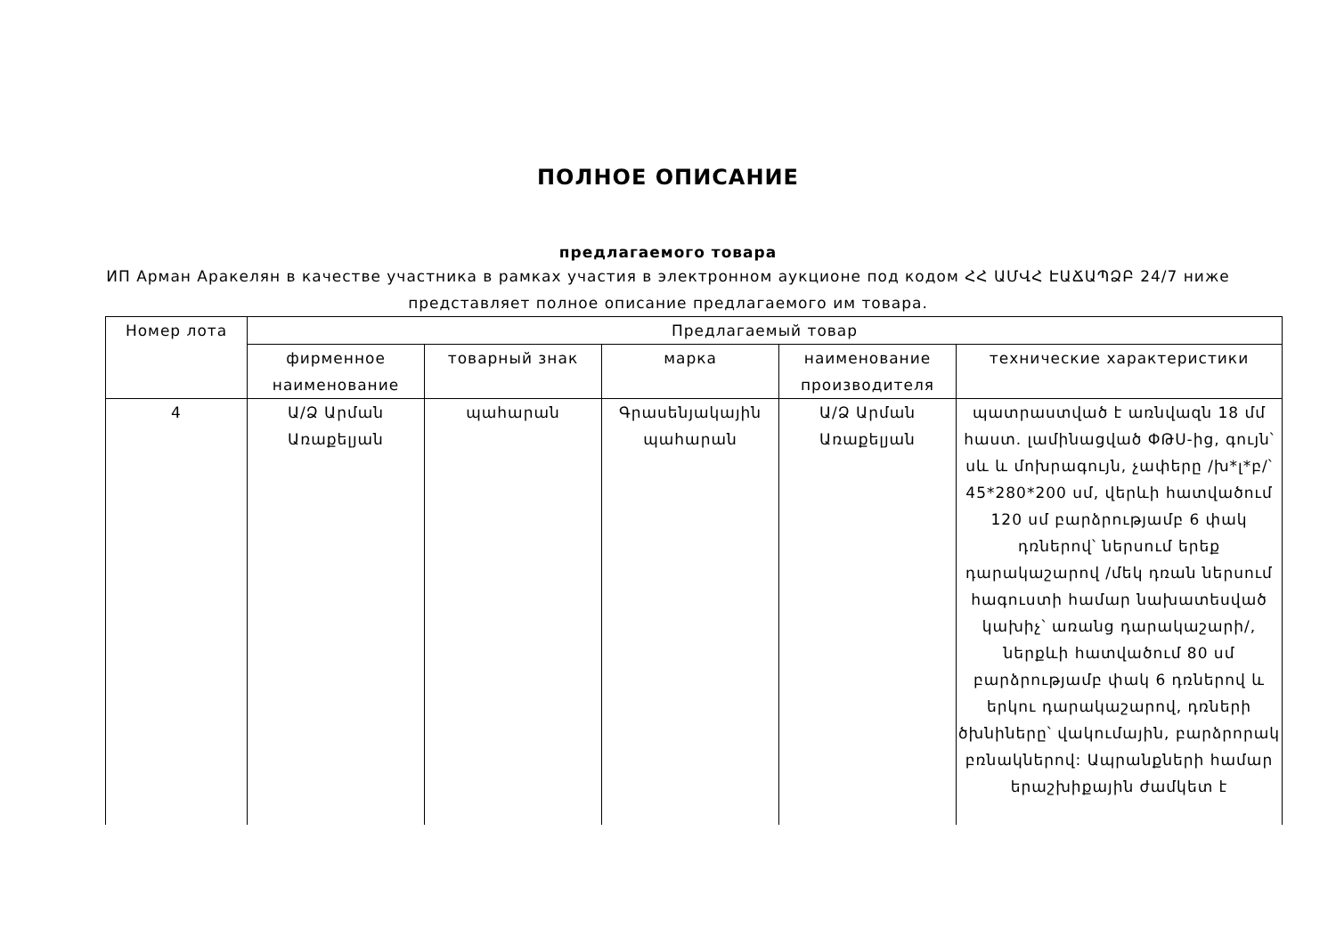ПОЛНОЕ ОПИСАНИЕ
предлагаемого товара
ИП Арман Аракелян в качестве участника в рамках участия в электронном аукционе под кодом ՀՀ ԱՄՎՀ ԷԱՃԱՊՁԲ 24/7 ниже представляет полное описание предлагаемого им товара.
| Номер лота | Предлагаемый товар | | | | |
| --- | --- | --- | --- | --- | --- |
| | фирменное наименование | товарный знак | марка | наименование производителя | технические характеристики |
| 4 | Ա/Ձ Արման Առաքելյան | պահարան | Գրասենյակային պահարան | Ա/Ձ Արման Առաքելյան | պատրաստված է առնվազն 18 մմ հաստ. լամինացված ՓԹՍ-ից, գույն՝ սև և մոխրագույն, չափերը /խ*լ*բ/՝ 45*280*200 սմ, վերևի հատվածում 120 սմ բարձրությամբ 6 փակ դռներով՝ ներսում երեք դարակաշարով /մեկ դռան ներսում հագուստի համար նախատեսված կախիչ՝ առանց դարակաշարի/, ներքևի հատվածում 80 սմ բարձրությամբ փակ 6 դռներով և երկու դարակաշարով, դռների ծխնիները՝ վակումային, բարձրորակ բռնակներով: Ապրանքների համար երաշխիքային ժամկետ է |